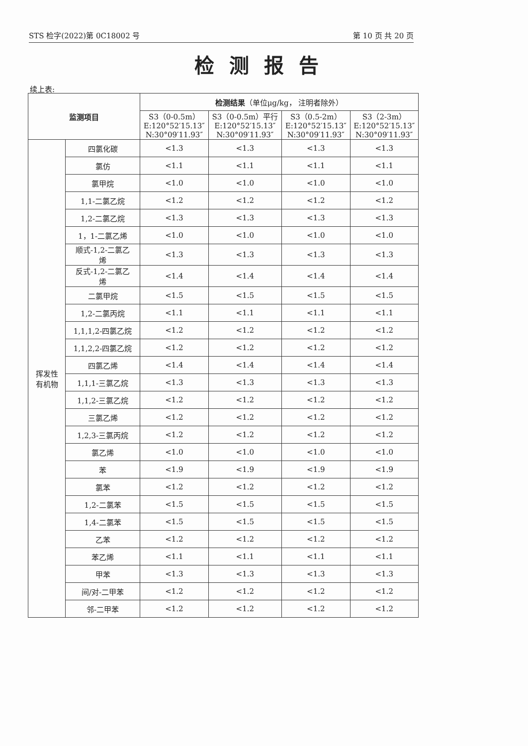STS 检字(2022)第 0C18002 号 第 10 页 共 20 页
检测报告
续上表:
| 监测项目 | | 检测结果 （单位μg/kg， 注明者除外） | | | |
| --- | --- | --- | --- | --- | --- |
| | | S3（0-0.5m） E:120°52′15.13″ N:30°09′11.93″ | S3（0-0.5m）平行 E:120°52′15.13″ N:30°09′11.93″ | S3（0.5-2m） E:120°52′15.13″ N:30°09′11.93″ | S3（2-3m） E:120°52′15.13″ N:30°09′11.93″ |
| 挥发性 有机物 | 四氯化碳 | <1.3 | <1.3 | <1.3 | <1.3 |
| | 氯仿 | <1.1 | <1.1 | <1.1 | <1.1 |
| | 氯甲烷 | <1.0 | <1.0 | <1.0 | <1.0 |
| | 1,1-二氯乙烷 | <1.2 | <1.2 | <1.2 | <1.2 |
| | 1,2-二氯乙烷 | <1.3 | <1.3 | <1.3 | <1.3 |
| | 1，1-二氯乙烯 | <1.0 | <1.0 | <1.0 | <1.0 |
| | 顺式-1,2-二氯乙 烯 | <1.3 | <1.3 | <1.3 | <1.3 |
| | 反式-1,2-二氯乙 烯 | <1.4 | <1.4 | <1.4 | <1.4 |
| | 二氯甲烷 | <1.5 | <1.5 | <1.5 | <1.5 |
| | 1,2-二氯丙烷 | <1.1 | <1.1 | <1.1 | <1.1 |
| | 1,1,1,2-四氯乙烷 | <1.2 | <1.2 | <1.2 | <1.2 |
| | 1,1,2,2-四氯乙烷 | <1.2 | <1.2 | <1.2 | <1.2 |
| | 四氯乙烯 | <1.4 | <1.4 | <1.4 | <1.4 |
| | 1,1,1-三氯乙烷 | <1.3 | <1.3 | <1.3 | <1.3 |
| | 1,1,2-三氯乙烷 | <1.2 | <1.2 | <1.2 | <1.2 |
| | 三氯乙烯 | <1.2 | <1.2 | <1.2 | <1.2 |
| | 1,2,3-三氯丙烷 | <1.2 | <1.2 | <1.2 | <1.2 |
| | 氯乙烯 | <1.0 | <1.0 | <1.0 | <1.0 |
| | 苯 | <1.9 | <1.9 | <1.9 | <1.9 |
| | 氯苯 | <1.2 | <1.2 | <1.2 | <1.2 |
| | 1,2-二氯苯 | <1.5 | <1.5 | <1.5 | <1.5 |
| | 1,4-二氯苯 | <1.5 | <1.5 | <1.5 | <1.5 |
| | 乙苯 | <1.2 | <1.2 | <1.2 | <1.2 |
| | 苯乙烯 | <1.1 | <1.1 | <1.1 | <1.1 |
| | 甲苯 | <1.3 | <1.3 | <1.3 | <1.3 |
| | 间/对-二甲苯 | <1.2 | <1.2 | <1.2 | <1.2 |
| | 邻-二甲苯 | <1.2 | <1.2 | <1.2 | <1.2 |